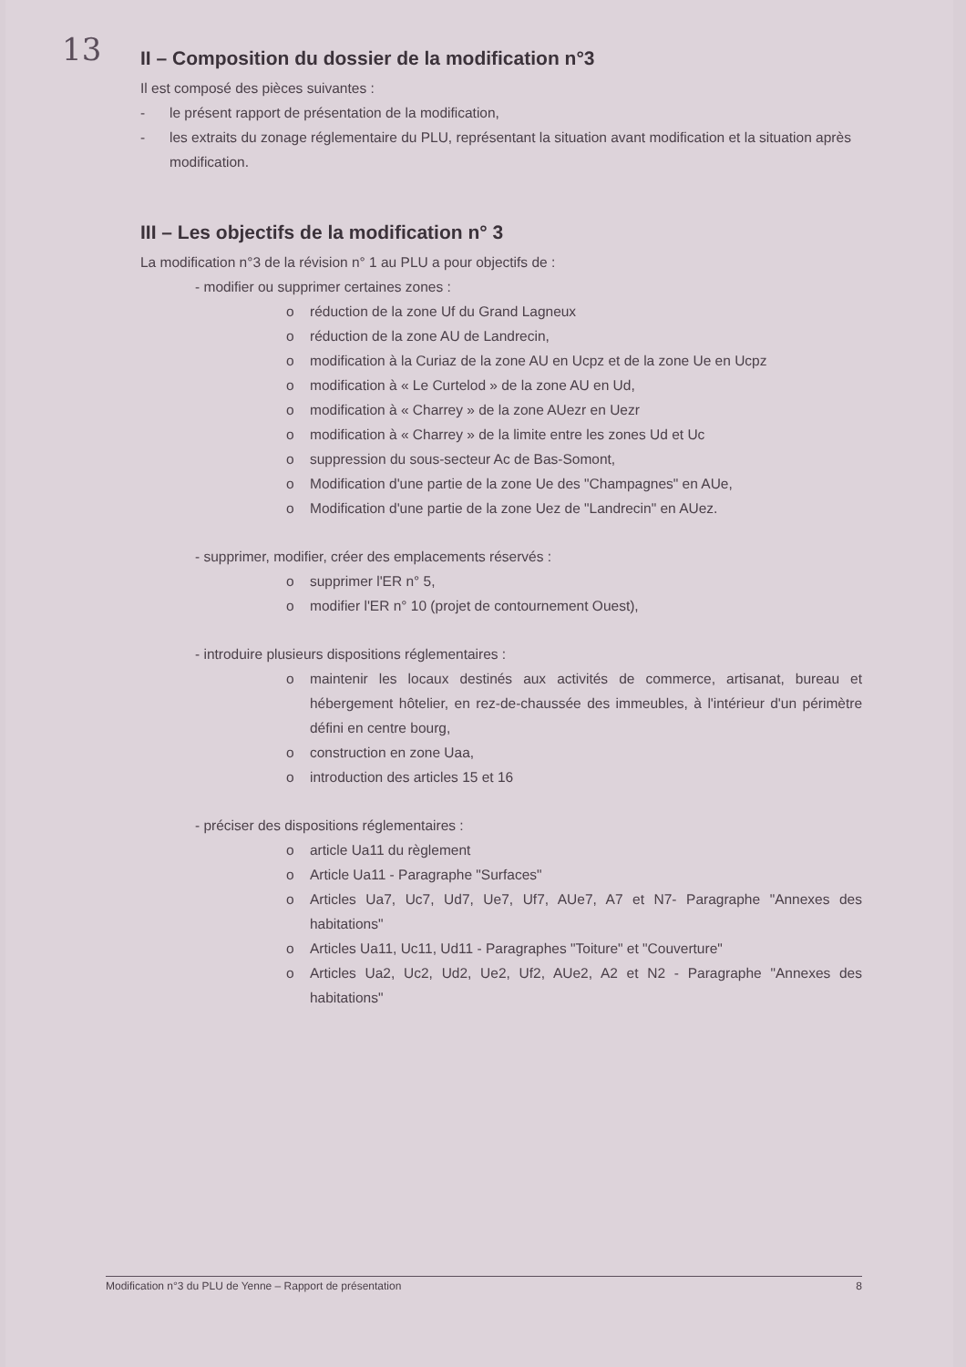13
II – Composition du dossier de la modification n°3
Il est composé des pièces suivantes :
- le présent rapport de présentation de la modification,
- les extraits du zonage réglementaire du PLU, représentant la situation avant modification et la situation après modification.
III – Les objectifs de la modification n° 3
La modification n°3 de la révision n° 1 au PLU a pour objectifs de :
- modifier ou supprimer certaines zones :
o réduction de la zone Uf du Grand Lagneux
o réduction de la zone AU de Landrecin,
o modification à la Curiaz de la zone AU en Ucpz et de la zone Ue en Ucpz
o modification à « Le Curtelod » de la zone AU en Ud,
o modification à « Charrey » de la zone AUezr en Uezr
o modification à « Charrey » de la limite entre les zones Ud et Uc
o suppression du sous-secteur Ac de Bas-Somont,
o Modification d'une partie de la zone Ue des "Champagnes" en AUe,
o Modification d'une partie de la zone Uez de "Landrecin" en AUez.
- supprimer, modifier, créer des emplacements réservés :
o supprimer l'ER n° 5,
o modifier l'ER n° 10 (projet de contournement Ouest),
- introduire plusieurs dispositions réglementaires :
o maintenir les locaux destinés aux activités de commerce, artisanat, bureau et hébergement hôtelier, en rez-de-chaussée des immeubles, à l'intérieur d'un périmètre défini en centre bourg,
o construction en zone Uaa,
o introduction des articles 15 et 16
- préciser des dispositions réglementaires :
o article Ua11 du règlement
o Article Ua11 - Paragraphe "Surfaces"
o Articles Ua7, Uc7, Ud7, Ue7, Uf7, AUe7, A7 et N7- Paragraphe "Annexes des habitations"
o Articles Ua11, Uc11, Ud11 - Paragraphes "Toiture" et "Couverture"
o Articles Ua2, Uc2, Ud2, Ue2, Uf2, AUe2, A2 et N2 - Paragraphe "Annexes des habitations"
Modification n°3 du PLU de Yenne – Rapport de présentation 8